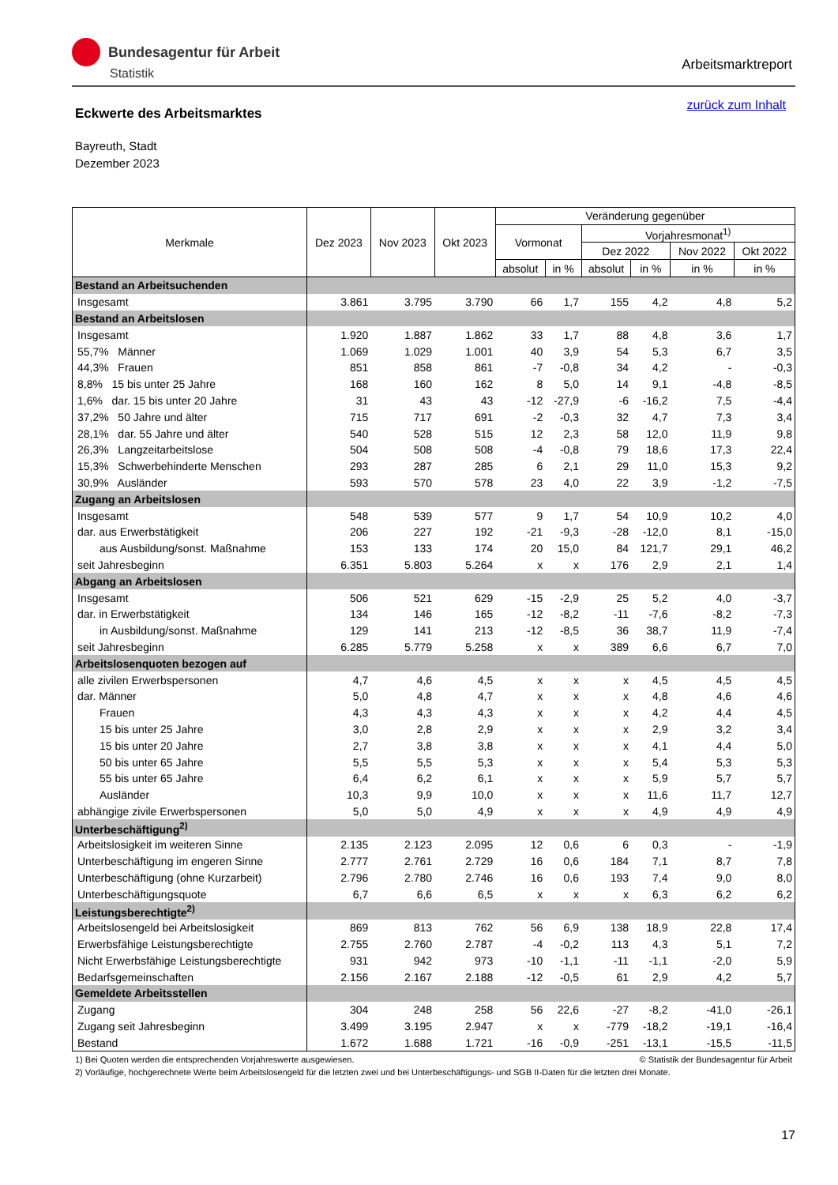Bundesagentur für Arbeit
Statistik
Arbeitsmarktreport
zurück zum Inhalt
Eckwerte des Arbeitsmarktes
Bayreuth, Stadt
Dezember 2023
| Merkmale | Dez 2023 | Nov 2023 | Okt 2023 | Veränderung gegenüber | | | | | |
| --- | --- | --- | --- | --- | --- | --- | --- | --- | --- |
| | | | | Vormonat | | Vorjahresmonat<sup>1)</sup> | | | |
| | | | | | | Dez 2022 | | Nov 2022 | Okt 2022 |
| | | | | absolut | in % | absolut | in % | in % | in % |
| Bestand an Arbeitsuchenden | | | | | | | | | |
| Insgesamt | 3.861 | 3.795 | 3.790 | 66 | 1,7 | 155 | 4,2 | 4,8 | 5,2 |
| Bestand an Arbeitslosen | | | | | | | | | |
| Insgesamt | 1.920 | 1.887 | 1.862 | 33 | 1,7 | 88 | 4,8 | 3,6 | 1,7 |
| 55,7% Männer | 1.069 | 1.029 | 1.001 | 40 | 3,9 | 54 | 5,3 | 6,7 | 3,5 |
| 44,3% Frauen | 851 | 858 | 861 | -7 | -0,8 | 34 | 4,2 | - | -0,3 |
| 8,8% 15 bis unter 25 Jahre | 168 | 160 | 162 | 8 | 5,0 | 14 | 9,1 | -4,8 | -8,5 |
| 1,6% dar. 15 bis unter 20 Jahre | 31 | 43 | 43 | -12 | -27,9 | -6 | -16,2 | 7,5 | -4,4 |
| 37,2% 50 Jahre und älter | 715 | 717 | 691 | -2 | -0,3 | 32 | 4,7 | 7,3 | 3,4 |
| 28,1% dar. 55 Jahre und älter | 540 | 528 | 515 | 12 | 2,3 | 58 | 12,0 | 11,9 | 9,8 |
| 26,3% Langzeitarbeitslose | 504 | 508 | 508 | -4 | -0,8 | 79 | 18,6 | 17,3 | 22,4 |
| 15,3% Schwerbehinderte Menschen | 293 | 287 | 285 | 6 | 2,1 | 29 | 11,0 | 15,3 | 9,2 |
| 30,9% Ausländer | 593 | 570 | 578 | 23 | 4,0 | 22 | 3,9 | -1,2 | -7,5 |
| Zugang an Arbeitslosen | | | | | | | | | |
| Insgesamt | 548 | 539 | 577 | 9 | 1,7 | 54 | 10,9 | 10,2 | 4,0 |
| dar. aus Erwerbstätigkeit | 206 | 227 | 192 | -21 | -9,3 | -28 | -12,0 | 8,1 | -15,0 |
| aus Ausbildung/sonst. Maßnahme | 153 | 133 | 174 | 20 | 15,0 | 84 | 121,7 | 29,1 | 46,2 |
| seit Jahresbeginn | 6.351 | 5.803 | 5.264 | x | x | 176 | 2,9 | 2,1 | 1,4 |
| Abgang an Arbeitslosen | | | | | | | | | |
| Insgesamt | 506 | 521 | 629 | -15 | -2,9 | 25 | 5,2 | 4,0 | -3,7 |
| dar. in Erwerbstätigkeit | 134 | 146 | 165 | -12 | -8,2 | -11 | -7,6 | -8,2 | -7,3 |
| in Ausbildung/sonst. Maßnahme | 129 | 141 | 213 | -12 | -8,5 | 36 | 38,7 | 11,9 | -7,4 |
| seit Jahresbeginn | 6.285 | 5.779 | 5.258 | x | x | 389 | 6,6 | 6,7 | 7,0 |
| Arbeitslosenquoten bezogen auf | | | | | | | | | |
| alle zivilen Erwerbspersonen | 4,7 | 4,6 | 4,5 | x | x | x | 4,5 | 4,5 | 4,5 |
| dar. Männer | 5,0 | 4,8 | 4,7 | x | x | x | 4,8 | 4,6 | 4,6 |
| Frauen | 4,3 | 4,3 | 4,3 | x | x | x | 4,2 | 4,4 | 4,5 |
| 15 bis unter 25 Jahre | 3,0 | 2,8 | 2,9 | x | x | x | 2,9 | 3,2 | 3,4 |
| 15 bis unter 20 Jahre | 2,7 | 3,8 | 3,8 | x | x | x | 4,1 | 4,4 | 5,0 |
| 50 bis unter 65 Jahre | 5,5 | 5,5 | 5,3 | x | x | x | 5,4 | 5,3 | 5,3 |
| 55 bis unter 65 Jahre | 6,4 | 6,2 | 6,1 | x | x | x | 5,9 | 5,7 | 5,7 |
| Ausländer | 10,3 | 9,9 | 10,0 | x | x | x | 11,6 | 11,7 | 12,7 |
| abhängige zivile Erwerbspersonen | 5,0 | 5,0 | 4,9 | x | x | x | 4,9 | 4,9 | 4,9 |
| Unterbeschäftigung<sup>2)</sup> | | | | | | | | | |
| Arbeitslosigkeit im weiteren Sinne | 2.135 | 2.123 | 2.095 | 12 | 0,6 | 6 | 0,3 | - | -1,9 |
| Unterbeschäftigung im engeren Sinne | 2.777 | 2.761 | 2.729 | 16 | 0,6 | 184 | 7,1 | 8,7 | 7,8 |
| Unterbeschäftigung (ohne Kurzarbeit) | 2.796 | 2.780 | 2.746 | 16 | 0,6 | 193 | 7,4 | 9,0 | 8,0 |
| Unterbeschäftigungsquote | 6,7 | 6,6 | 6,5 | x | x | x | 6,3 | 6,2 | 6,2 |
| Leistungsberechtigte<sup>2)</sup> | | | | | | | | | |
| Arbeitslosengeld bei Arbeitslosigkeit | 869 | 813 | 762 | 56 | 6,9 | 138 | 18,9 | 22,8 | 17,4 |
| Erwerbsfähige Leistungsberechtigte | 2.755 | 2.760 | 2.787 | -4 | -0,2 | 113 | 4,3 | 5,1 | 7,2 |
| Nicht Erwerbsfähige Leistungsberechtigte | 931 | 942 | 973 | -10 | -1,1 | -11 | -1,1 | -2,0 | 5,9 |
| Bedarfsgemeinschaften | 2.156 | 2.167 | 2.188 | -12 | -0,5 | 61 | 2,9 | 4,2 | 5,7 |
| Gemeldete Arbeitsstellen | | | | | | | | | |
| Zugang | 304 | 248 | 258 | 56 | 22,6 | -27 | -8,2 | -41,0 | -26,1 |
| Zugang seit Jahresbeginn | 3.499 | 3.195 | 2.947 | x | x | -779 | -18,2 | -19,1 | -16,4 |
| Bestand | 1.672 | 1.688 | 1.721 | -16 | -0,9 | -251 | -13,1 | -15,5 | -11,5 |
1) Bei Quoten werden die entsprechenden Vorjahreswerte ausgewiesen. © Statistik der Bundesagentur für Arbeit
2) Vorläufige, hochgerechnete Werte beim Arbeitslosengeld für die letzten zwei und bei Unterbeschäftigungs- und SGB II-Daten für die letzten drei Monate.
17